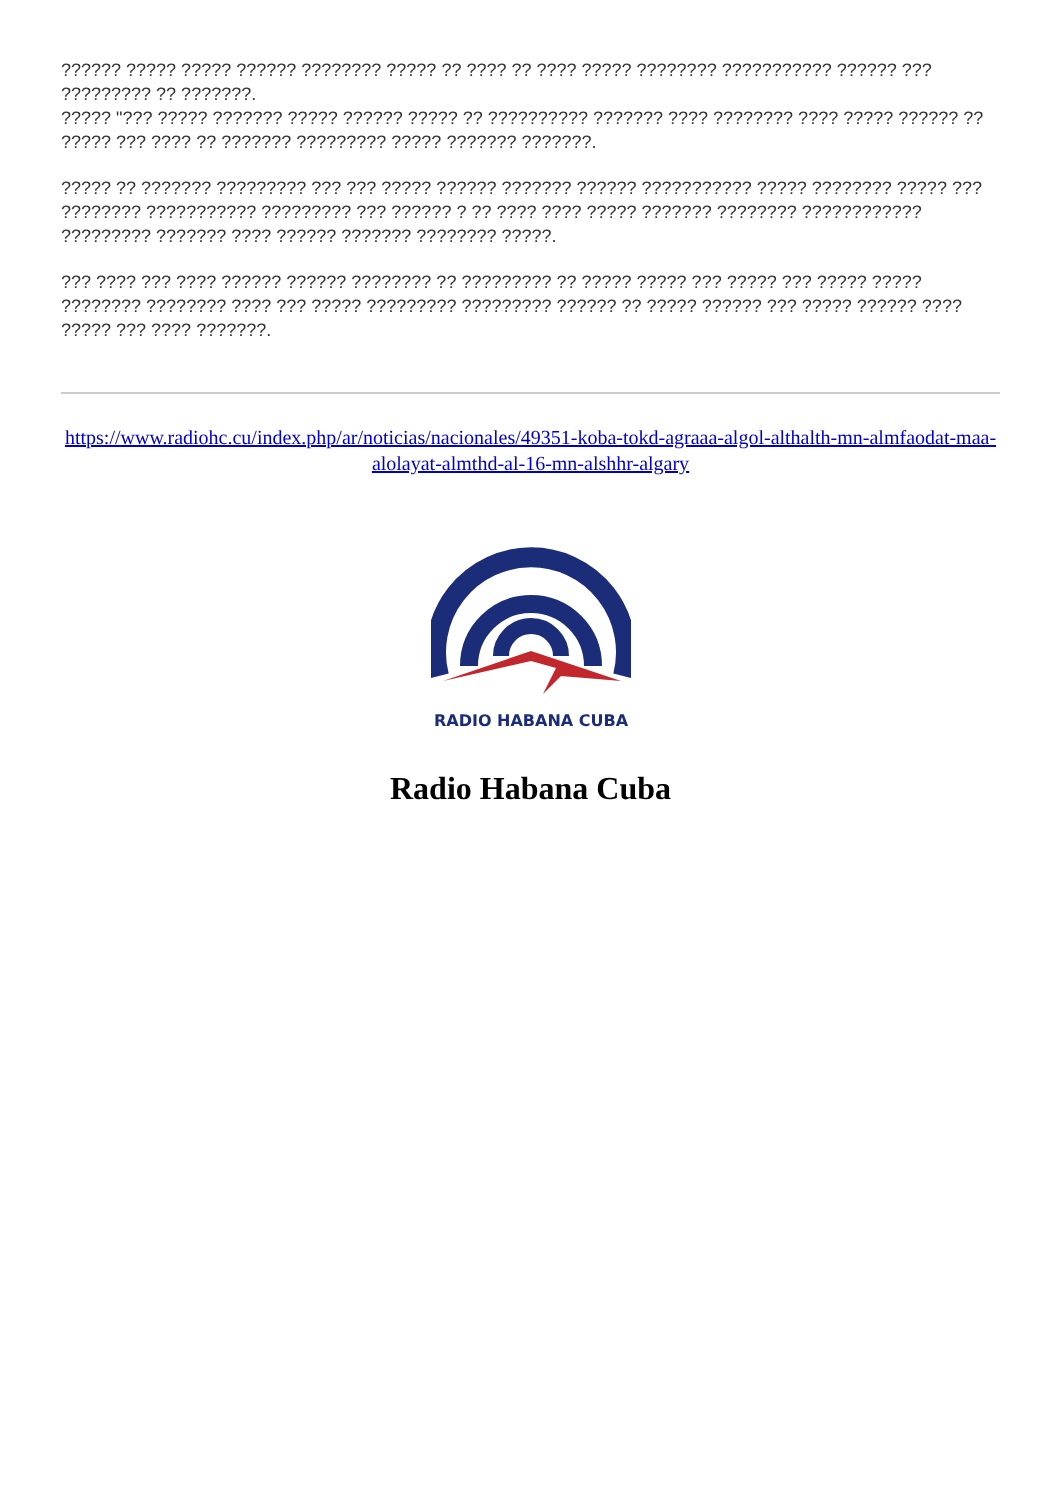?????? ????? ????? ?????? ???????? ????? ?? ???? ?? ???? ????? ???????? ??????????? ?????? ??? ????????? ?? ???????.
????? "??? ????? ??????? ????? ?????? ????? ?? ?????????? ??????? ???? ???????? ???? ????? ?????? ?? ????? ??? ???? ?? ??????? ????????? ????? ??????? ???????.
????? ?? ??????? ????????? ??? ??? ????? ?????? ??????? ?????? ??????????? ????? ???????? ????? ??? ???????? ??????????? ????????? ??? ?????? ? ?? ???? ???? ????? ??????? ???????? ???????????? ????????? ??????? ???? ?????? ??????? ???????? ?????.
??? ???? ??? ???? ?????? ?????? ???????? ?? ????????? ?? ????? ????? ??? ????? ??? ????? ????? ???????? ???????? ???? ??? ????? ????????? ????????? ?????? ?? ????? ?????? ??? ????? ?????? ???? ????? ??? ???? ???????.
https://www.radiohc.cu/index.php/ar/noticias/nacionales/49351-koba-tokd-agraaa-algol-althalth-mn-almfaodat-maa-alolayat-almthd-al-16-mn-alshhr-algary
RADIO HABANA CUBA
Radio Habana Cuba